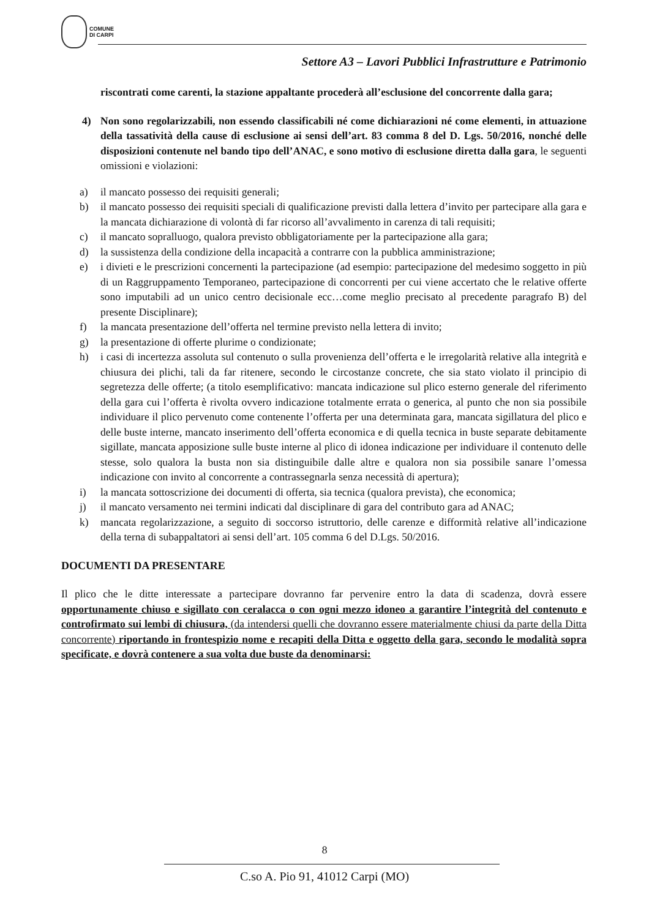COMUNE
DI CARPI
Settore A3 – Lavori Pubblici Infrastrutture e Patrimonio
riscontrati come carenti, la stazione appaltante procederà all’esclusione del concorrente dalla gara;
4) Non sono regolarizzabili, non essendo classificabili né come dichiarazioni né come elementi, in attuazione della tassatività della cause di esclusione ai sensi dell’art. 83 comma 8 del D. Lgs. 50/2016, nonché delle disposizioni contenute nel bando tipo dell’ANAC, e sono motivo di esclusione diretta dalla gara, le seguenti omissioni e violazioni:
a) il mancato possesso dei requisiti generali;
b) il mancato possesso dei requisiti speciali di qualificazione previsti dalla lettera d’invito per partecipare alla gara e la mancata dichiarazione di volontà di far ricorso all’avvalimento in carenza di tali requisiti;
c) il mancato sopralluogo, qualora previsto obbligatoriamente per la partecipazione alla gara;
d) la sussistenza della condizione della incapacità a contrarre con la pubblica amministrazione;
e) i divieti e le prescrizioni concernenti la partecipazione (ad esempio: partecipazione del medesimo soggetto in più di un Raggruppamento Temporaneo, partecipazione di concorrenti per cui viene accertato che le relative offerte sono imputabili ad un unico centro decisionale ecc…come meglio precisato al precedente paragrafo B) del presente Disciplinare);
f) la mancata presentazione dell’offerta nel termine previsto nella lettera di invito;
g) la presentazione di offerte plurime o condizionate;
h) i casi di incertezza assoluta sul contenuto o sulla provenienza dell’offerta e le irregolarità relative alla integrità e chiusura dei plichi, tali da far ritenere, secondo le circostanze concrete, che sia stato violato il principio di segretezza delle offerte; (a titolo esemplificativo: mancata indicazione sul plico esterno generale del riferimento della gara cui l’offerta è rivolta ovvero indicazione totalmente errata o generica, al punto che non sia possibile individuare il plico pervenuto come contenente l’offerta per una determinata gara, mancata sigillatura del plico e delle buste interne, mancato inserimento dell’offerta economica e di quella tecnica in buste separate debitamente sigillate, mancata apposizione sulle buste interne al plico di idonea indicazione per individuare il contenuto delle stesse, solo qualora la busta non sia distinguibile dalle altre e qualora non sia possibile sanare l’omessa indicazione con invito al concorrente a contrassegnarla senza necessità di apertura);
i) la mancata sottoscrizione dei documenti di offerta, sia tecnica (qualora prevista), che economica;
j) il mancato versamento nei termini indicati dal disciplinare di gara del contributo gara ad ANAC;
k) mancata regolarizzazione, a seguito di soccorso istruttorio, delle carenze e difformità relative all’indicazione della terna di subappaltatori ai sensi dell’art. 105 comma 6 del D.Lgs. 50/2016.
DOCUMENTI DA PRESENTARE
Il plico che le ditte interessate a partecipare dovranno far pervenire entro la data di scadenza, dovrà essere opportunamente chiuso e sigillato con ceralacca o con ogni mezzo idoneo a garantire l’integrità del contenuto e controfirmato sui lembi di chiusura, (da intendersi quelli che dovranno essere materialmente chiusi da parte della Ditta concorrente) riportando in frontespizio nome e recapiti della Ditta e oggetto della gara, secondo le modalità sopra specificate, e dovrà contenere a sua volta due buste da denominarsi:
8
C.so A. Pio 91, 41012 Carpi (MO)